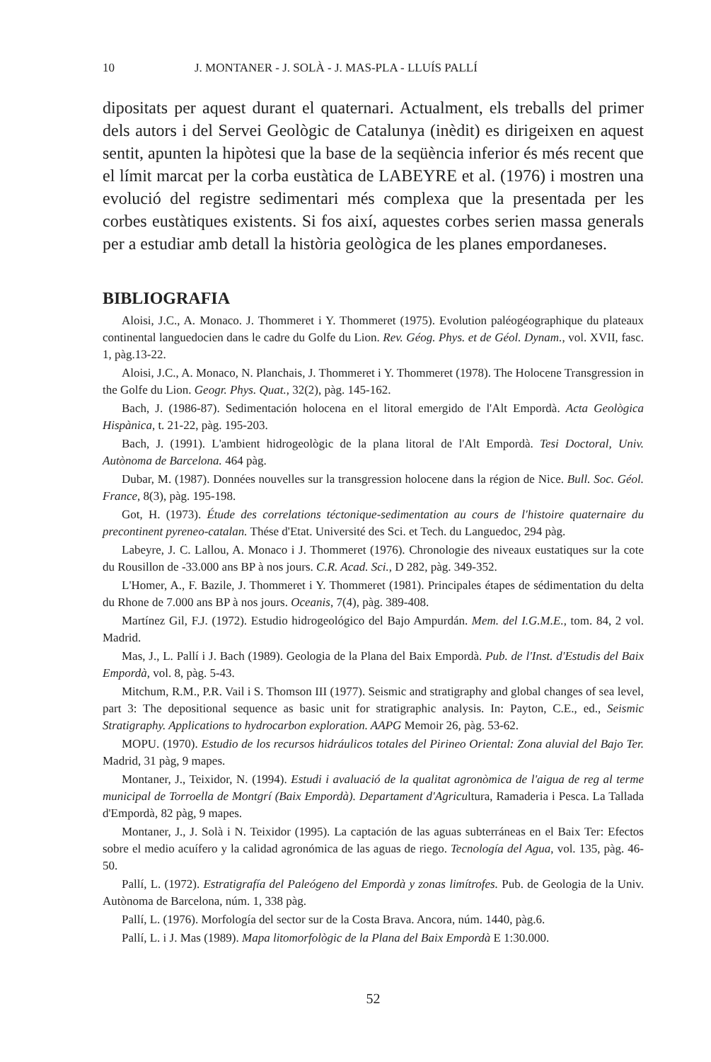10 J. MONTANER - J. SOLÀ - J. MAS-PLA - LLUÍS PALLÍ
dipositats per aquest durant el quaternari. Actualment, els treballs del primer dels autors i del Servei Geològic de Catalunya (inèdit) es dirigeixen en aquest sentit, apunten la hipòtesi que la base de la seqüència inferior és més recent que el límit marcat per la corba eustàtica de LABEYRE et al. (1976) i mostren una evolució del registre sedimentari més complexa que la presentada per les corbes eustàtiques existents. Si fos així, aquestes corbes serien massa generals per a estudiar amb detall la història geològica de les planes empordaneses.
BIBLIOGRAFIA
Aloisi, J.C., A. Monaco. J. Thommeret i Y. Thommeret (1975). Evolution paléogéographique du plateaux continental languedocien dans le cadre du Golfe du Lion. Rev. Géog. Phys. et de Géol. Dynam., vol. XVII, fasc. 1, pàg.13-22.
Aloisi, J.C., A. Monaco, N. Planchais, J. Thommeret i Y. Thommeret (1978). The Holocene Transgression in the Golfe du Lion. Geogr. Phys. Quat., 32(2), pàg. 145-162.
Bach, J. (1986-87). Sedimentación holocena en el litoral emergido de l'Alt Empordà. Acta Geològica Hispànica, t. 21-22, pàg. 195-203.
Bach, J. (1991). L'ambient hidrogeològic de la plana litoral de l'Alt Empordà. Tesi Doctoral, Univ. Autònoma de Barcelona. 464 pàg.
Dubar, M. (1987). Données nouvelles sur la transgression holocene dans la région de Nice. Bull. Soc. Géol. France, 8(3), pàg. 195-198.
Got, H. (1973). Étude des correlations téctonique-sedimentation au cours de l'histoire quaternaire du precontinent pyreneo-catalan. Thése d'Etat. Université des Sci. et Tech. du Languedoc, 294 pàg.
Labeyre, J. C. Lallou, A. Monaco i J. Thommeret (1976). Chronologie des niveaux eustatiques sur la cote du Rousillon de -33.000 ans BP à nos jours. C.R. Acad. Sci., D 282, pàg. 349-352.
L'Homer, A., F. Bazile, J. Thommeret i Y. Thommeret (1981). Principales étapes de sédimentation du delta du Rhone de 7.000 ans BP à nos jours. Oceanis, 7(4), pàg. 389-408.
Martínez Gil, F.J. (1972). Estudio hidrogeológico del Bajo Ampurdán. Mem. del I.G.M.E., tom. 84, 2 vol. Madrid.
Mas, J., L. Pallí i J. Bach (1989). Geologia de la Plana del Baix Empordà. Pub. de l'Inst. d'Estudis del Baix Empordà, vol. 8, pàg. 5-43.
Mitchum, R.M., P.R. Vail i S. Thomson III (1977). Seismic and stratigraphy and global changes of sea level, part 3: The depositional sequence as basic unit for stratigraphic analysis. In: Payton, C.E., ed., Seismic Stratigraphy. Applications to hydrocarbon exploration. AAPG Memoir 26, pàg. 53-62.
MOPU. (1970). Estudio de los recursos hidráulicos totales del Pirineo Oriental: Zona aluvial del Bajo Ter. Madrid, 31 pàg, 9 mapes.
Montaner, J., Teixidor, N. (1994). Estudi i avaluació de la qualitat agronòmica de l'aigua de reg al terme municipal de Torroella de Montgrí (Baix Empordà). Departament d'Agricultura, Ramaderia i Pesca. La Tallada d'Empordà, 82 pàg, 9 mapes.
Montaner, J., J. Solà i N. Teixidor (1995). La captación de las aguas subterráneas en el Baix Ter: Efectos sobre el medio acuífero y la calidad agronómica de las aguas de riego. Tecnología del Agua, vol. 135, pàg. 46-50.
Pallí, L. (1972). Estratigrafía del Paleógeno del Empordà y zonas limítrofes. Pub. de Geologia de la Univ. Autònoma de Barcelona, núm. 1, 338 pàg.
Pallí, L. (1976). Morfología del sector sur de la Costa Brava. Ancora, núm. 1440, pàg.6.
Pallí, L. i J. Mas (1989). Mapa litomorfològic de la Plana del Baix Empordà E 1:30.000.
52